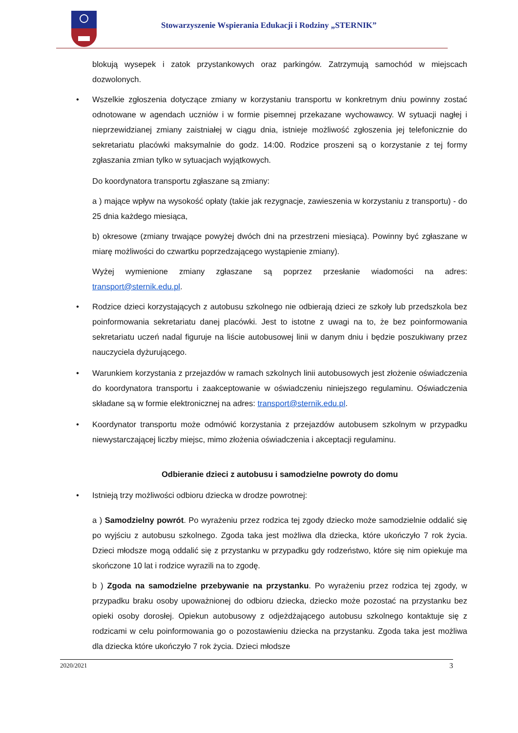Stowarzyszenie Wspierania Edukacji i Rodziny „STERNIK”
blokują wysepek i zatok przystankowych oraz parkingów. Zatrzymują samochód w miejscach dozwolonych.
Wszelkie zgłoszenia dotyczące zmiany w korzystaniu transportu w konkretnym dniu powinny zostać odnotowane w agendach uczniów i w formie pisemnej przekazane wychowawcy. W sytuacji nagłej i nieprzewidzianej zmiany zaistniałej w ciągu dnia, istnieje możliwość zgłoszenia jej telefonicznie do sekretariatu placówki maksymalnie do godz. 14:00. Rodzice proszeni są o korzystanie z tej formy zgłaszania zmian tylko w sytuacjach wyjątkowych.
Do koordynatora transportu zgłaszane są zmiany:
a ) mające wpływ na wysokość opłaty (takie jak rezygnacje, zawieszenia w korzystaniu z transportu) - do 25 dnia każdego miesiąca,
b) okresowe (zmiany trwające powyżej dwóch dni na przestrzeni miesiąca). Powinny być zgłaszane w miarę możliwości do czwartku poprzedzającego wystąpienie zmiany).
Wyżej wymienione zmiany zgłaszane są poprzez przesłanie wiadomości na adres: transport@sternik.edu.pl.
Rodzice dzieci korzystających z autobusu szkolnego nie odbierają dzieci ze szkoły lub przedszkola bez poinformowania sekretariatu danej placówki. Jest to istotne z uwagi na to, że bez poinformowania sekretariatu uczeń nadal figuruje na liście autobusowej linii w danym dniu i będzie poszukiwany przez nauczyciela dyżurującego.
Warunkiem korzystania z przejazdów w ramach szkolnych linii autobusowych jest złożenie oświadczenia do koordynatora transportu i zaakceptowanie w oświadczeniu niniejszego regulaminu. Oświadczenia składane są w formie elektronicznej na adres: transport@sternik.edu.pl.
Koordynator transportu może odmówić korzystania z przejazdów autobusem szkolnym w przypadku niewystarczającej liczby miejsc, mimo złożenia oświadczenia i akceptacji regulaminu.
Odbieranie dzieci z autobusu i samodzielne powroty do domu
Istnieją trzy możliwości odbioru dziecka w drodze powrotnej:
a ) Samodzielny powrót. Po wyrażeniu przez rodzica tej zgody dziecko może samodzielnie oddalić się po wyjściu z autobusu szkolnego. Zgoda taka jest możliwa dla dziecka, które ukończyło 7 rok życia. Dzieci młodsze mogą oddalić się z przystanku w przypadku gdy rodzeństwo, które się nim opiekuje ma skończone 10 lat i rodzice wyrazili na to zgodę.
b ) Zgoda na samodzielne przebywanie na przystanku. Po wyrażeniu przez rodzica tej zgody, w przypadku braku osoby upoważnionej do odbioru dziecka, dziecko może pozostać na przystanku bez opieki osoby dorosłej. Opiekun autobusowy z odjeżdżającego autobusu szkolnego kontaktuje się z rodzicami w celu poinformowania go o pozostawieniu dziecka na przystanku. Zgoda taka jest możliwa dla dziecka które ukończyło 7 rok życia. Dzieci młodsze
2020/2021 3